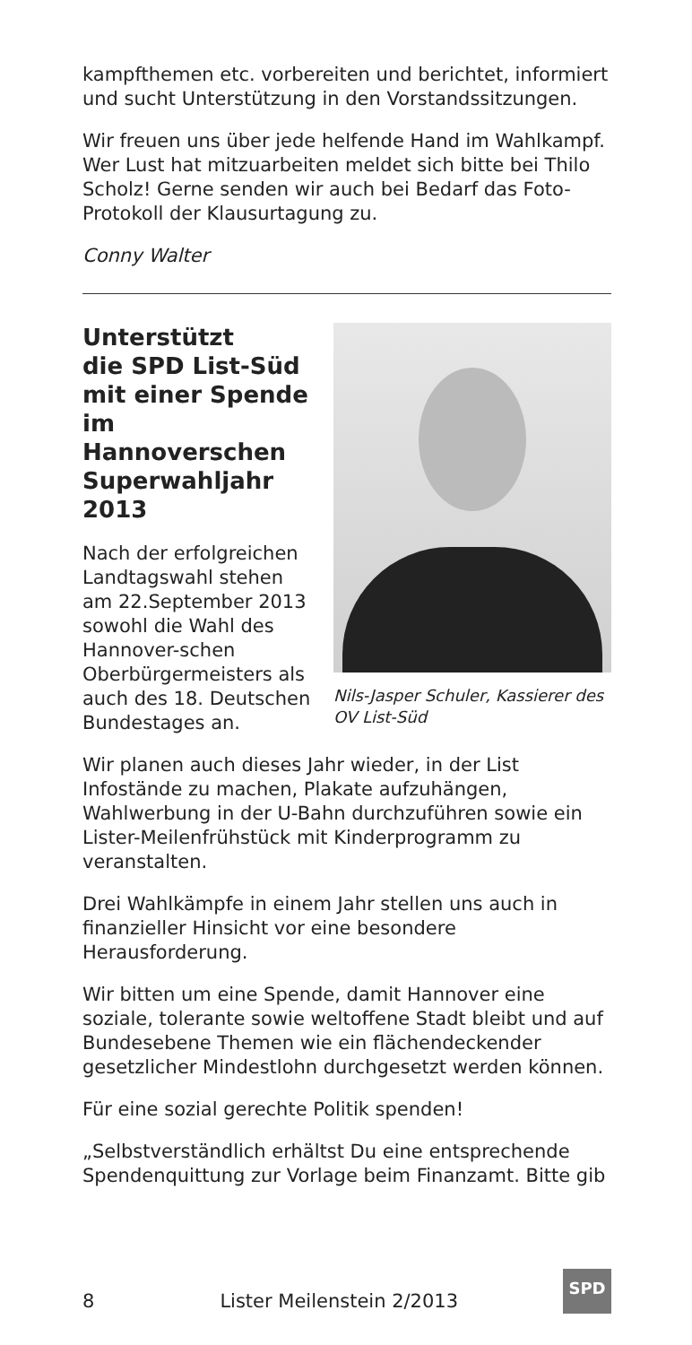kampfthemen etc. vorbereiten und berichtet, informiert und sucht Unterstützung in den Vorstandssitzungen.
Wir freuen uns über jede helfende Hand im Wahlkampf. Wer Lust hat mitzuarbeiten meldet sich bitte bei Thilo Scholz! Gerne senden wir auch bei Bedarf das Foto-Protokoll der Klausurtagung zu.
Conny Walter
Nils-Jasper Schuler, Kassierer des OV List-Süd
Unterstützt
die SPD List-Süd
mit einer Spende
im Hannoverschen
Superwahljahr 2013
Nach der erfolgreichen Landtagswahl stehen am 22.September 2013 sowohl die Wahl des Hannover-schen Oberbürgermeisters als auch des 18. Deutschen Bundestages an.
Wir planen auch dieses Jahr wieder, in der List Infostände zu machen, Plakate aufzuhängen, Wahlwerbung in der U-Bahn durchzuführen sowie ein Lister-Meilenfrühstück mit Kinderprogramm zu veranstalten.
Drei Wahlkämpfe in einem Jahr stellen uns auch in finanzieller Hinsicht vor eine besondere Herausforderung.
Wir bitten um eine Spende, damit Hannover eine soziale, tolerante sowie weltoffene Stadt bleibt und auf Bundesebene Themen wie ein flächendeckender gesetzlicher Mindestlohn durchgesetzt werden können.
Für eine sozial gerechte Politik spenden!
„Selbstverständlich erhältst Du eine entsprechende Spendenquittung zur Vorlage beim Finanzamt. Bitte gib
8 Lister Meilenstein 2/2013
SPD